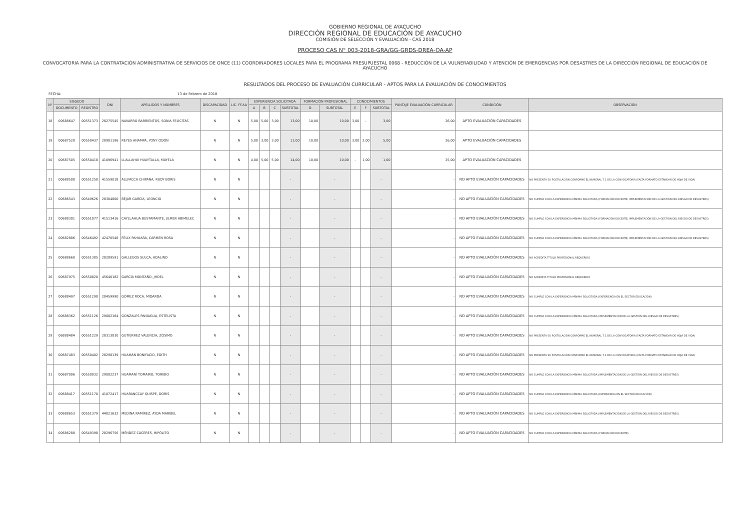GOBIERNO REGIONAL DE AYACUCHO
DIRECCIÓN REGIONAL DE EDUCACIÓN DE AYACUCHO
COMISIÓN DE SELECCIÓN Y EVALUACIÓN - CAS 2018
PROCESO CAS N° 003-2018-GRA/GG-GRDS-DREA-OA-AP
CONVOCATORIA PARA LA CONTRATACIÓN ADMINISTRATIVA DE SERVICIOS DE ONCE (11) COORDINADORES LOCALES PARA EL PROGRAMA PRESUPUESTAL 0068 - REDUCCIÓN DE LA VULNERABILIDAD Y ATENCIÓN DE EMERGENCIAS POR DESASTRES DE LA DIRECCIÓN REGIONAL DE EDUCACIÓN DE AYACUCHO
RESULTADOS DEL PROCESO DE EVALUACIÓN CURRICULAR - APTOS PARA LA EVALUACIÓN DE CONOCIMIENTOS
FECHA: 13 de Febrero de 2018
| N° | SISGEDO | | DNI | APELLIDOS Y NOMBRES | DISCAPACIDAD | LIC. FF.AA | EXPERIENCIA SOLICITADA | | | | FORMACIÓN PROFESIONAL | | CONOCIMIENTOS | | | PUNTAJE EVALUACIÓN CURRICULAR | CONDICIÓN | OBSERVACIÓN |
| --- | --- | --- | --- | --- | --- | --- | --- | --- | --- | --- | --- | --- | --- | --- | --- | --- | --- | --- |
| | DOCUMENTO | REGISTRO | | | | | A | B | C | SUBTOTAL | D | SUBTOTAL | E | F | SUBTOTAL | | | |
| 18 | 00688647 | 00551373 | 28275545 | NAVARRO BARRIENTOS, SONIA FELÍCITAS | N | N | 5,00 | 5,00 | 3,00 | 13,00 | 10,00 | 10,00 | 3,00 | - | 3,00 | 26,00 | APTO EVALUACIÓN CAPACIDADES | |
| 19 | 00687528 | 00550437 | 28981196 | REYES ANAMPA, YONY ODÓN | N | N | 5,00 | 3,00 | 3,00 | 11,00 | 10,00 | 10,00 | 3,00 | 2,00 | 5,00 | 26,00 | APTO EVALUACIÓN CAPACIDADES | |
| 20 | 00687505 | 00550418 | 41096941 | LLALLAHUI HUAYTALLA, MAYELA | N | N | 4,00 | 5,00 | 5,00 | 14,00 | 10,00 | 10,00 | - | 1,00 | 1,00 | 25,00 | APTO EVALUACIÓN CAPACIDADES | |
| 21 | 00688508 | 00551250 | 41559018 | ALLPACCA CHIPANA, RUDY BORIS | N | N | | | | - | | - | | | - | - | NO APTO EVALUACIÓN CAPACIDADES | NO PRESENTA SU POSTULACIÓN CONFORME EL NUMERAL 7.1 DE LA CONVOCATORIA (FALTA FORMATO ESTÁNDAR DE HOJA DE VIDA) |
| 22 | 00686543 | 00549626 | 28304800 | BÉJAR GARCÍA, LEONCIO | N | N | | | | - | | - | | | - | - | NO APTO EVALUACIÓN CAPACIDADES | NO CUMPLE CON LA EXPERIENCIA MÍNIMA SOLICITADA (FORMACIÓN DOCENTE, IMPLEMENTACIÓN DE LA GESTIÓN DEL RIESGO DE DESASTRES) |
| 23 | 00688301 | 00551077 | 41513416 | CAYLLAHUA BUSTAMANTE, JILMER ABIMELEC | N | N | | | | - | | - | | | - | - | NO APTO EVALUACIÓN CAPACIDADES | NO CUMPLE CON LA EXPERIENCIA MÍNIMA SOLICITADA (FORMACIÓN DOCENTE, IMPLEMENTACIÓN DE LA GESTIÓN DEL RIESGO DE DESASTRES) |
| 24 | 00682886 | 00546492 | 42470548 | FÉLIX PAHUARA, CARMEN ROSA | N | N | | | | - | | - | | | - | - | NO APTO EVALUACIÓN CAPACIDADES | NO CUMPLE CON LA EXPERIENCIA MÍNIMA SOLICITADA (FORMACIÓN DOCENTE, IMPLEMENTACIÓN DE LA GESTIÓN DEL RIESGO DE DESASTRES) |
| 25 | 00688660 | 00551385 | 28289591 | GALLEGOS SULCA, ADALINO | N | N | | | | - | | - | | | - | - | NO APTO EVALUACIÓN CAPACIDADES | NO ACREDITA TÍTULO PROFESIONAL REQUERIDO |
| 26 | 00687975 | 00550820 | 45640182 | GARCÍA MONTAÑO, JHOEL | N | N | | | | - | | - | | | - | - | NO APTO EVALUACIÓN CAPACIDADES | NO ACREDITA TÍTULO PROFESIONAL REQUERIDO |
| 27 | 00688497 | 00551290 | 28459990 | GÓMEZ ROCA, MIDARDA | N | N | | | | - | | - | | | - | - | NO APTO EVALUACIÓN CAPACIDADES | NO CUMPLE CON LA EXPERIENCIA MÍNIMA SOLICITADA (EXPERIENCIA EN EL SECTOR EDUCACIÓN) |
| 28 | 00688362 | 00551126 | 29082184 | GONZALES PANIAGUA, ESTELISTA | N | N | | | | - | | - | | | - | - | NO APTO EVALUACIÓN CAPACIDADES | NO CUMPLE CON LA EXPERIENCIA MÍNIMA SOLICITADA (IMPLEMENTACIÓN DE LA GESTIÓN DEL RIESGO DE DESASTRES) |
| 29 | 06888484 | 00551229 | 28313830 | GUTIÉRREZ VALENCIA, ZÓSIMO | N | N | | | | - | | - | | | - | - | NO APTO EVALUACIÓN CAPACIDADES | NO PRESENTA SU POSTULACIÓN CONFORME EL NUMERAL 7.1 DE LA CONVOCATORIA (FALTA FORMATO ESTÁNDAR DE HOJA DE VIDA) |
| 30 | 00687483 | 00550402 | 28298139 | HUAMÁN BONIFACIO, EDITH | N | N | | | | - | | - | | | - | - | NO APTO EVALUACIÓN CAPACIDADES | NO PRESENTA SU POSTULACIÓN CONFORME EL NUMERAL 7.1 DE LA CONVOCATORIA (FALTA FORMATO ESTÁNDAR DE HOJA DE VIDA) |
| 31 | 00687006 | 00550032 | 29082237 | HUAMANÍ TOMAIRO, TORIBIO | N | N | | | | - | | - | | | - | - | NO APTO EVALUACIÓN CAPACIDADES | NO CUMPLE CON LA EXPERIENCIA MÍNIMA SOLICITADA (IMPLEMENTACIÓN DE LA GESTIÓN DEL RIESGO DE DESASTRES) |
| 32 | 00688417 | 00551170 | 41072417 | HUARANCCAY QUISPE, DORIS | N | N | | | | - | | - | | | - | - | NO APTO EVALUACIÓN CAPACIDADES | NO CUMPLE CON LA EXPERIENCIA MÍNIMA SOLICITADA (EXPERIENCIA EN EL SECTOR EDUCACIÓN) |
| 33 | 00688653 | 00551379 | 44021632 | MEDINA RAMÍREZ, AYDA MARIBEL | N | N | | | | - | | - | | | - | - | NO APTO EVALUACIÓN CAPACIDADES | NO CUMPLE CON LA EXPERIENCIA MÍNIMA SOLICITADA (IMPLEMENTACIÓN DE LA GESTIÓN DEL RIESGO DE DESASTRES) |
| 34 | 00686288 | 00549398 | 28296756 | MÉNDEZ CÁCERES, HIPÓLITO | N | N | | | | - | | - | | | - | - | NO APTO EVALUACIÓN CAPACIDADES | NO CUMPLE CON LA EXPERIENCIA MÍNIMA SOLICITADA (FORMACIÓN DOCENTE) |